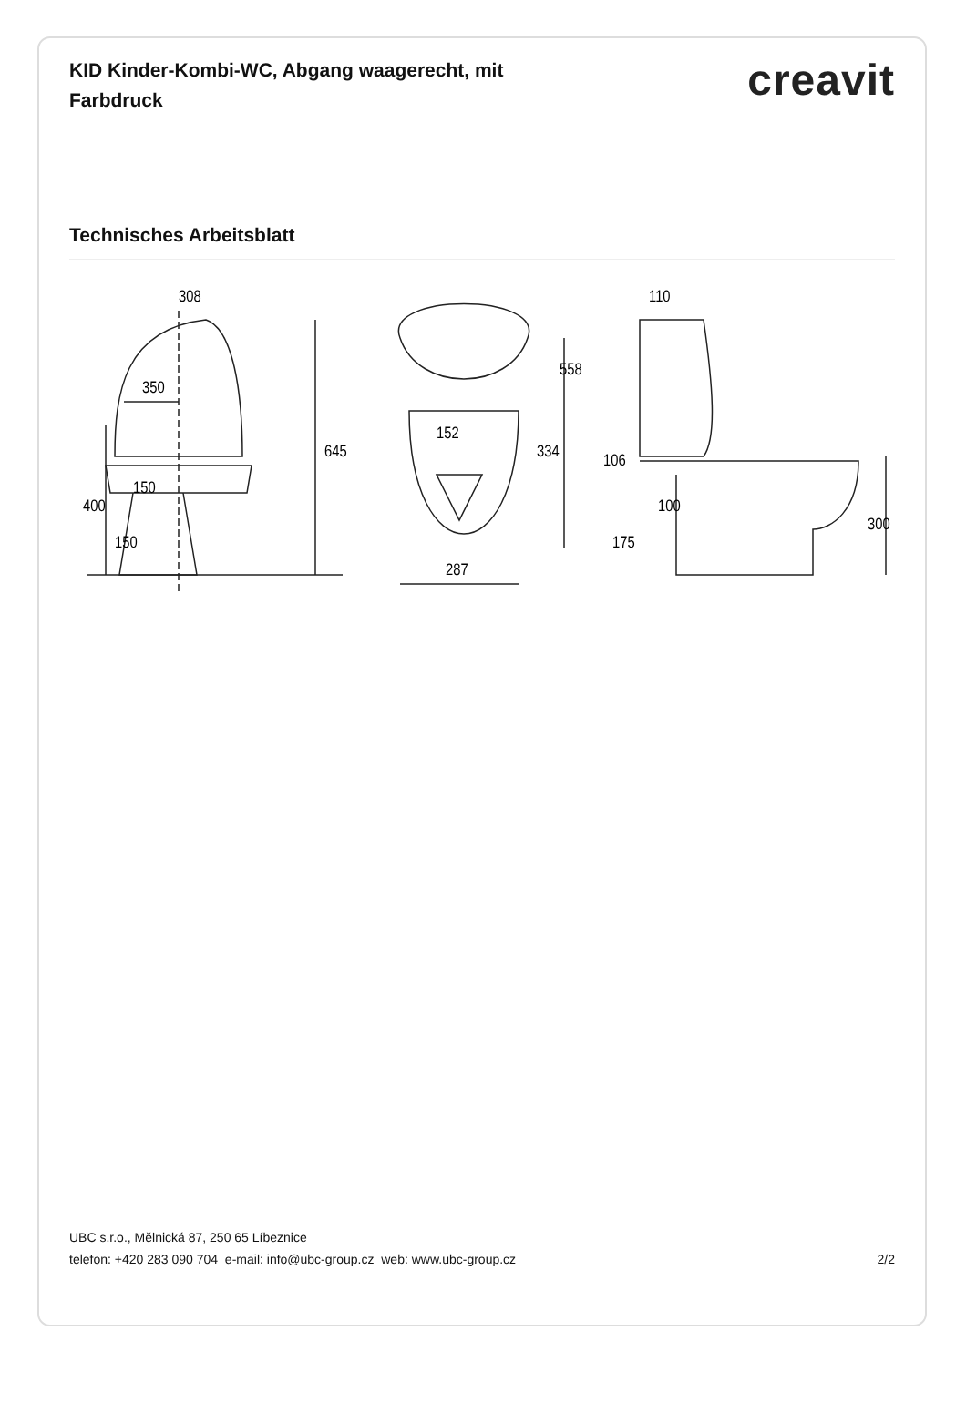KID Kinder-Kombi-WC, Abgang waagerecht, mit Farbdruck
creavit
Technisches Arbeitsblatt
308
350
150
400
150
645
152
287
334
558
110
106
100
175
300
UBC s.r.o., Mělnická 87, 250 65 Líbeznice
telefon: +420 283 090 704 e-mail: info@ubc-group.cz web: www.ubc-group.cz 2/2